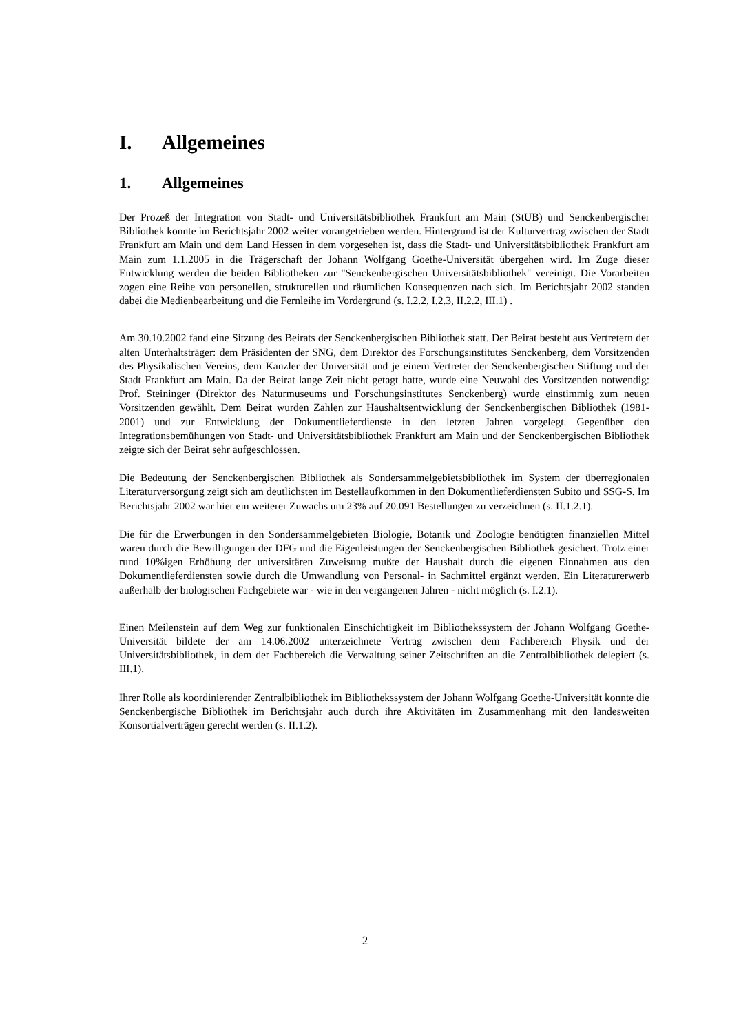I. Allgemeines
1. Allgemeines
Der Prozeß der Integration von Stadt- und Universitätsbibliothek Frankfurt am Main (StUB) und Senckenbergischer Bibliothek konnte im Berichtsjahr 2002 weiter vorangetrieben werden. Hintergrund ist der Kulturvertrag zwischen der Stadt Frankfurt am Main und dem Land Hessen in dem vorgesehen ist, dass die Stadt- und Universitätsbibliothek Frankfurt am Main zum 1.1.2005 in die Trägerschaft der Johann Wolfgang Goethe-Universität übergehen wird. Im Zuge dieser Entwicklung werden die beiden Bibliotheken zur "Senckenbergischen Universitätsbibliothek" vereinigt. Die Vorarbeiten zogen eine Reihe von personellen, strukturellen und räumlichen Konsequenzen nach sich. Im Berichtsjahr 2002 standen dabei die Medienbearbeitung und die Fernleihe im Vordergrund (s. I.2.2, I.2.3, II.2.2, III.1) .
Am 30.10.2002 fand eine Sitzung des Beirats der Senckenbergischen Bibliothek statt. Der Beirat besteht aus Vertretern der alten Unterhaltsträger: dem Präsidenten der SNG, dem Direktor des Forschungsinstitutes Senckenberg, dem Vorsitzenden des Physikalischen Vereins, dem Kanzler der Universität und je einem Vertreter der Senckenbergischen Stiftung und der Stadt Frankfurt am Main. Da der Beirat lange Zeit nicht getagt hatte, wurde eine Neuwahl des Vorsitzenden notwendig: Prof. Steininger (Direktor des Naturmuseums und Forschungsinstitutes Senckenberg) wurde einstimmig zum neuen Vorsitzenden gewählt. Dem Beirat wurden Zahlen zur Haushaltsentwicklung der Senckenbergischen Bibliothek (1981-2001) und zur Entwicklung der Dokumentlieferdienste in den letzten Jahren vorgelegt. Gegenüber den Integrationsbemühungen von Stadt- und Universitätsbibliothek Frankfurt am Main und der Senckenbergischen Bibliothek zeigte sich der Beirat sehr aufgeschlossen.
Die Bedeutung der Senckenbergischen Bibliothek als Sondersammelgebietsbibliothek im System der überregionalen Literaturversorgung zeigt sich am deutlichsten im Bestellaufkommen in den Dokumentlieferdiensten Subito und SSG-S. Im Berichtsjahr 2002 war hier ein weiterer Zuwachs um 23% auf 20.091 Bestellungen zu verzeichnen (s. II.1.2.1).
Die für die Erwerbungen in den Sondersammelgebieten Biologie, Botanik und Zoologie benötigten finanziellen Mittel waren durch die Bewilligungen der DFG und die Eigenleistungen der Senckenbergischen Bibliothek gesichert. Trotz einer rund 10%igen Erhöhung der universitären Zuweisung mußte der Haushalt durch die eigenen Einnahmen aus den Dokumentlieferdiensten sowie durch die Umwandlung von Personal- in Sachmittel ergänzt werden. Ein Literaturerwerb außerhalb der biologischen Fachgebiete war - wie in den vergangenen Jahren - nicht möglich (s. I.2.1).
Einen Meilenstein auf dem Weg zur funktionalen Einschichtigkeit im Bibliothekssystem der Johann Wolfgang Goethe-Universität bildete der am 14.06.2002 unterzeichnete Vertrag zwischen dem Fachbereich Physik und der Universitätsbibliothek, in dem der Fachbereich die Verwaltung seiner Zeitschriften an die Zentralbibliothek delegiert (s. III.1).
Ihrer Rolle als koordinierender Zentralbibliothek im Bibliothekssystem der Johann Wolfgang Goethe-Universität konnte die Senckenbergische Bibliothek im Berichtsjahr auch durch ihre Aktivitäten im Zusammenhang mit den landesweiten Konsortialverträgen gerecht werden (s. II.1.2).
2